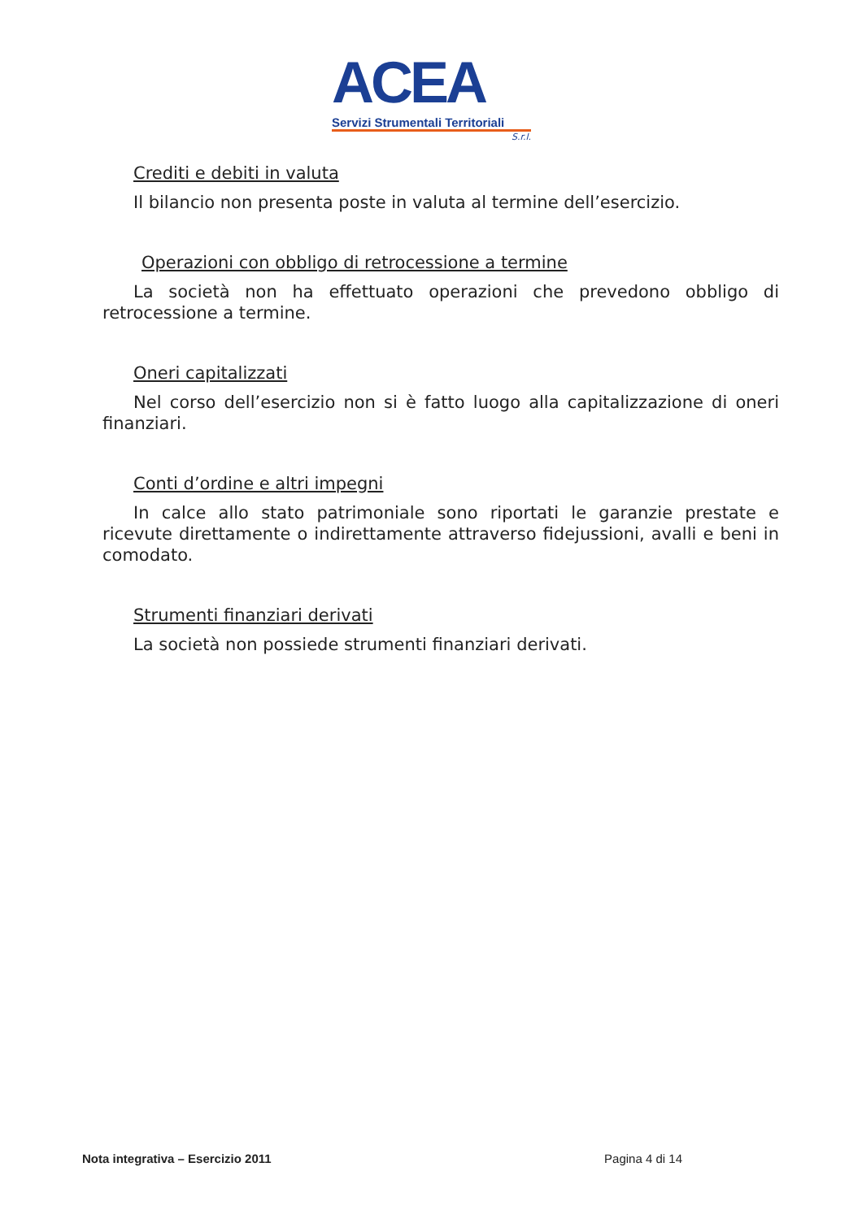ACEA
Servizi Strumentali Territoriali
S.r.l.
Crediti e debiti in valuta
Il bilancio non presenta poste in valuta al termine dell’esercizio.
Operazioni con obbligo di retrocessione a termine
La società non ha effettuato operazioni che prevedono obbligo di retrocessione a termine.
Oneri capitalizzati
Nel corso dell’esercizio non si è fatto luogo alla capitalizzazione di oneri finanziari.
Conti d’ordine e altri impegni
In calce allo stato patrimoniale sono riportati le garanzie prestate e ricevute direttamente o indirettamente attraverso fidejussioni, avalli e beni in comodato.
Strumenti finanziari derivati
La società non possiede strumenti finanziari derivati.
Nota integrativa – Esercizio 2011 Pagina 4 di 14